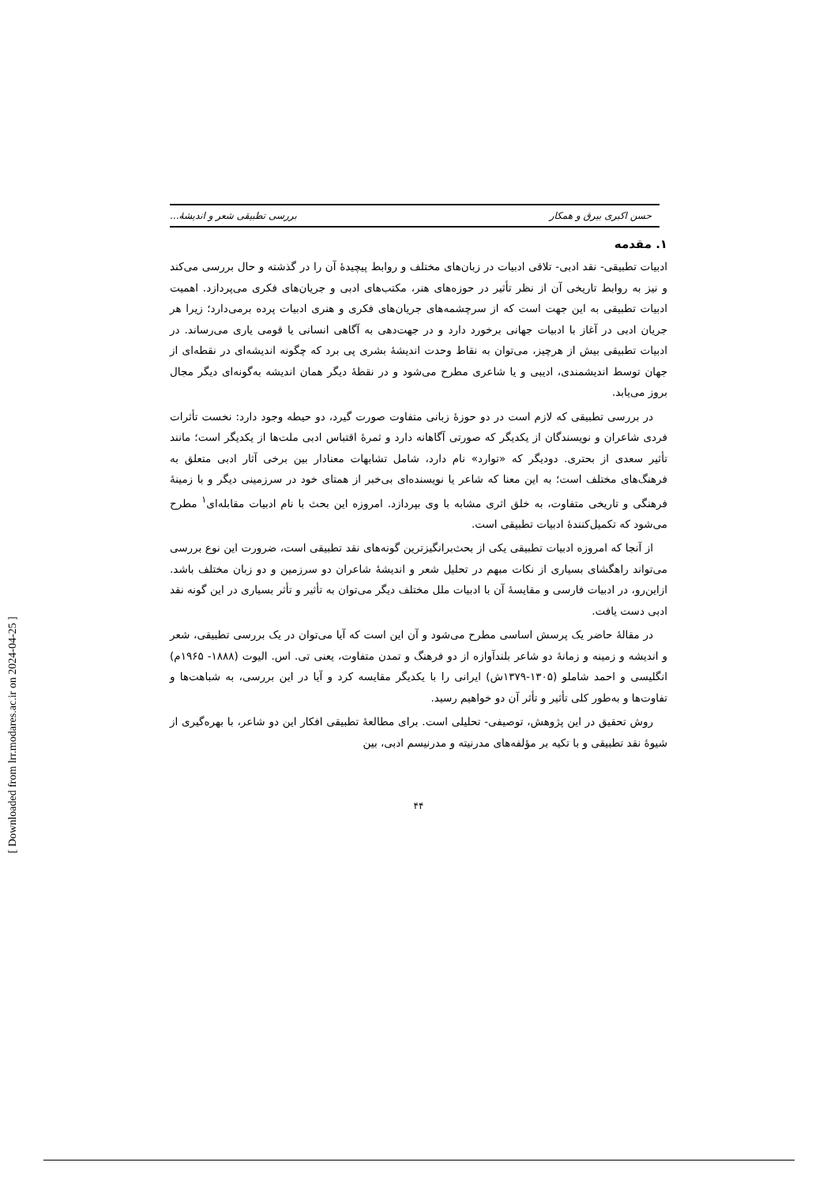حسن اکبری بیرق و همکار بررسی تطبیقی شعر و اندیشهٔ...
۱. مقدمه
ادبیات تطبیقی- نقد ادبی- تلاقی ادبیات در زبان‌های مختلف و روابط پیچیدهٔ آن را در گذشته و حال بررسی می‌کند و نیز به روابط تاریخی آن از نظر تأثیر در حوزه‌های هنر، مکتب‌های ادبی و جریان‌های فکری می‌پردازد. اهمیت ادبیات تطبیقی به این جهت است که از سرچشمه‌های جریان‌های فکری و هنری ادبیات پرده برمی‌دارد؛ زیرا هر جریان ادبی در آغاز با ادبیات جهانی برخورد دارد و در جهت‌دهی به آگاهی انسانی یا قومی یاری می‌رساند. در ادبیات تطبیقی بیش از هرچیز، می‌توان به نقاط وحدت اندیشهٔ بشری پی برد که چگونه اندیشه‌ای در نقطه‌ای از جهان توسط اندیشمندی، ادیبی و یا شاعری مطرح می‌شود و در نقطهٔ دیگر همان اندیشه به‌گونه‌ای دیگر مجال بروز می‌یابد.
در بررسی تطبیقی که لازم است در دو حوزهٔ زبانی متفاوت صورت گیرد، دو حیطه وجود دارد: نخست تأثرات فردی شاعران و نویسندگان از یکدیگر که صورتی آگاهانه دارد و ثمرهٔ اقتباس ادبی ملت‌ها از یکدیگر است؛ مانند تأثیر سعدی از بحتری. دودیگر که «توارد» نام دارد، شامل تشابهات معنادار بین برخی آثار ادبی متعلق به فرهنگ‌های مختلف است؛ به این معنا که شاعر یا نویسنده‌ای بی‌خبر از همتای خود در سرزمینی دیگر و با زمینهٔ فرهنگی و تاریخی متفاوت، به خلق اثری مشابه با وی بپردازد. امروزه این بحث با نام ادبیات مقابله‌ای<sup>۱</sup> مطرح می‌شود که تکمیل‌کنندهٔ ادبیات تطبیقی است.
از آنجا که امروزه ادبیات تطبیقی یکی از بحث‌برانگیزترین گونه‌های نقد تطبیقی است، ضرورت این نوع بررسی می‌تواند راهگشای بسیاری از نکات مبهم در تحلیل شعر و اندیشهٔ شاعران دو سرزمین و دو زبان مختلف باشد. ازاین‌رو، در ادبیات فارسی و مقایسهٔ آن با ادبیات ملل مختلف دیگر می‌توان به تأثیر و تأثر بسیاری در این گونه نقد ادبی دست یافت.
در مقالهٔ حاضر یک پرسش اساسی مطرح می‌شود و آن این است که آیا می‌توان در یک بررسی تطبیقی، شعر و اندیشه و زمینه و زمانهٔ دو شاعر بلندآوازه از دو فرهنگ و تمدن متفاوت، یعنی تی. اس. الیوت (۱۸۸۸- ۱۹۶۵م) انگلیسی و احمد شاملو (۱۳۰۵-۱۳۷۹ش) ایرانی را با یکدیگر مقایسه کرد و آیا در این بررسی، به شباهت‌ها و تفاوت‌ها و به‌طور کلی تأثیر و تأثر آن دو خواهیم رسید.
روش تحقیق در این پژوهش، توصیفی- تحلیلی است. برای مطالعهٔ تطبیقی افکار این دو شاعر، با بهره‌گیری از شیوهٔ نقد تطبیقی و با تکیه بر مؤلفه‌های مدرنیته و مدرنیسم ادبی، بین
۴۴
[ Downloaded from lrr.modares.ac.ir on 2024-04-25 ]